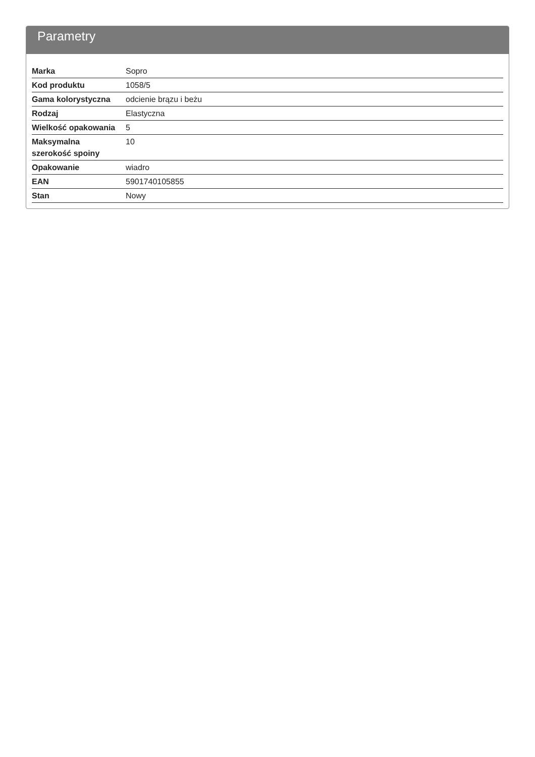Parametry
| Marka | Sopro |
| Kod produktu | 1058/5 |
| Gama kolorystyczna | odcienie brązu i beżu |
| Rodzaj | Elastyczna |
| Wielkość opakowania | 5 |
| Maksymalna szerokość spoiny | 10 |
| Opakowanie | wiadro |
| EAN | 5901740105855 |
| Stan | Nowy |